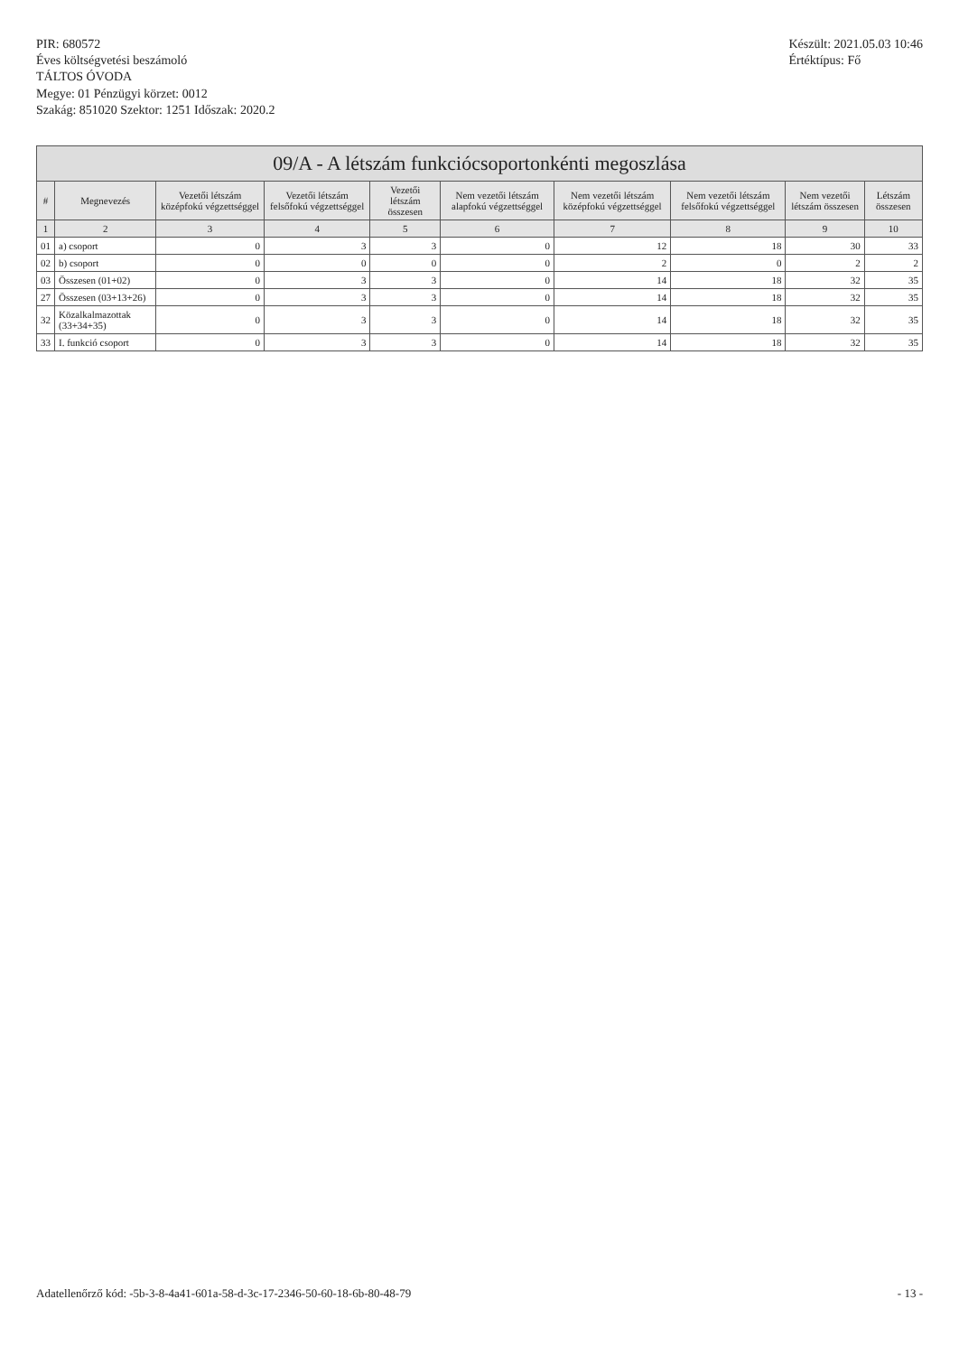PIR: 680572
Éves költségvetési beszámoló
TÁLTOS ÓVODA
Megye: 01 Pénzügyi körzet: 0012
Szakág: 851020 Szektor: 1251 Időszak: 2020.2
Készült: 2021.05.03 10:46
Értéktípus: Fő
09/A - A létszám funkciócsoportonkénti megoszlása
| # | Megnevezés | Vezetői létszám középfokú végzettséggel | Vezetői létszám felsőfokú végzettséggel | Vezetői létszám összesen | Nem vezetői létszám alapfokú végzettséggel | Nem vezetői létszám középfokú végzettséggel | Nem vezetői létszám felsőfokú végzettséggel | Nem vezetői létszám összesen | Létszám összesen |
| --- | --- | --- | --- | --- | --- | --- | --- | --- | --- |
| 1 | 2 | 3 | 4 | 5 | 6 | 7 | 8 | 9 | 10 |
| 01 | a) csoport | 0 | 3 | 3 | 0 | 12 | 18 | 30 | 33 |
| 02 | b) csoport | 0 | 0 | 0 | 0 | 2 | 0 | 2 | 2 |
| 03 | Összesen (01+02) | 0 | 3 | 3 | 0 | 14 | 18 | 32 | 35 |
| 27 | Összesen (03+13+26) | 0 | 3 | 3 | 0 | 14 | 18 | 32 | 35 |
| 32 | Közalkalmazottak (33+34+35) | 0 | 3 | 3 | 0 | 14 | 18 | 32 | 35 |
| 33 | I. funkció csoport | 0 | 3 | 3 | 0 | 14 | 18 | 32 | 35 |
Adatellenőrző kód: -5b-3-8-4a41-601a-58-d-3c-17-2346-50-60-18-6b-80-48-79 - 13 -